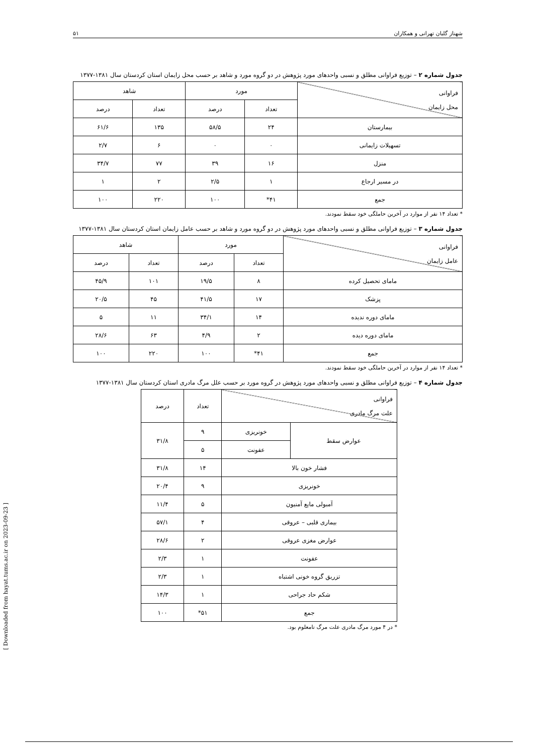شهناز گلیان تهرانی و همکاران ۵۱
جدول شماره ۲ – توزیع فراوانی مطلق و نسبی واحدهای مورد پژوهش در دو گروه مورد و شاهد بر حسب محل زایمان استان کردستان سال ۱۳۸۱-۱۳۷۷
| فراوانی محل زایمان | مورد | | شاهد | |
| --- | --- | --- | --- | --- |
| | تعداد | درصد | تعداد | درصد |
| بیمارستان | ۲۴ | ۵۸/۵ | ۱۳۵ | ۶۱/۶ |
| تسهیلات زایمانی | ۰ | ۰ | ۶ | ۲/۷ |
| منزل | ۱۶ | ۳۹ | ۷۷ | ۳۴/۷ |
| در مسیر ارجاع | ۱ | ۲/۵ | ۲ | ۱ |
| جمع | ۴۱* | ۱۰۰ | ۲۲۰ | ۱۰۰ |
* تعداد ۱۴ نفر از موارد در آخرین حاملگی خود سقط نمودند.
جدول شماره ۳ – توزیع فراوانی مطلق و نسبی واحدهای مورد پژوهش در دو گروه مورد و شاهد بر حسب عامل زایمان استان کردستان سال ۱۳۸۱-۱۳۷۷
| فراوانی عامل زایمان | مورد | | شاهد | |
| --- | --- | --- | --- | --- |
| | تعداد | درصد | تعداد | درصد |
| مامای تحصیل کرده | ۸ | ۱۹/۵ | ۱۰۱ | ۴۵/۹ |
| پزشک | ۱۷ | ۴۱/۵ | ۴۵ | ۲۰/۵ |
| مامای دوره ندیده | ۱۴ | ۳۴/۱ | ۱۱ | ۵ |
| مامای دوره دیده | ۲ | ۴/۹ | ۶۳ | ۲۸/۶ |
| جمع | ۴۱* | ۱۰۰ | ۲۲۰ | ۱۰۰ |
* تعداد ۱۴ نفر از موارد در آخرین حاملگی خود سقط نمودند.
جدول شماره ۴ – توزیع فراوانی مطلق و نسبی واحدهای مورد پژوهش در گروه مورد بر حسب علل مرگ مادری استان کردستان سال ۱۳۸۱-۱۳۷۷
| فراوانی علت مرگ مادری | | تعداد | درصد |
| --- | --- | --- | --- |
| عوارض سقط | خونریزی | ۹ | ۳۱/۸ |
| | عفونت | ۵ | |
| فشار خون بالا | | ۱۴ | ۳۱/۸ |
| خونریزی | | ۹ | ۲۰/۴ |
| آمبولی مایع آمنیون | | ۵ | ۱۱/۴ |
| بیماری قلبی – عروقی | | ۴ | ۵۷/۱ |
| عوارض مغزی عروقی | | ۲ | ۲۸/۶ |
| عفونت | | ۱ | ۲/۳ |
| تزریق گروه خونی اشتباه | | ۱ | ۲/۳ |
| شکم حاد جراحی | | ۱ | ۱۴/۳ |
| جمع | | ۵۱* | ۱۰۰ |
* در ۴ مورد مرگ مادری علت مرگ نامعلوم بود.
[ Downloaded from hayat.tums.ac.ir on 2023-09-23 ]